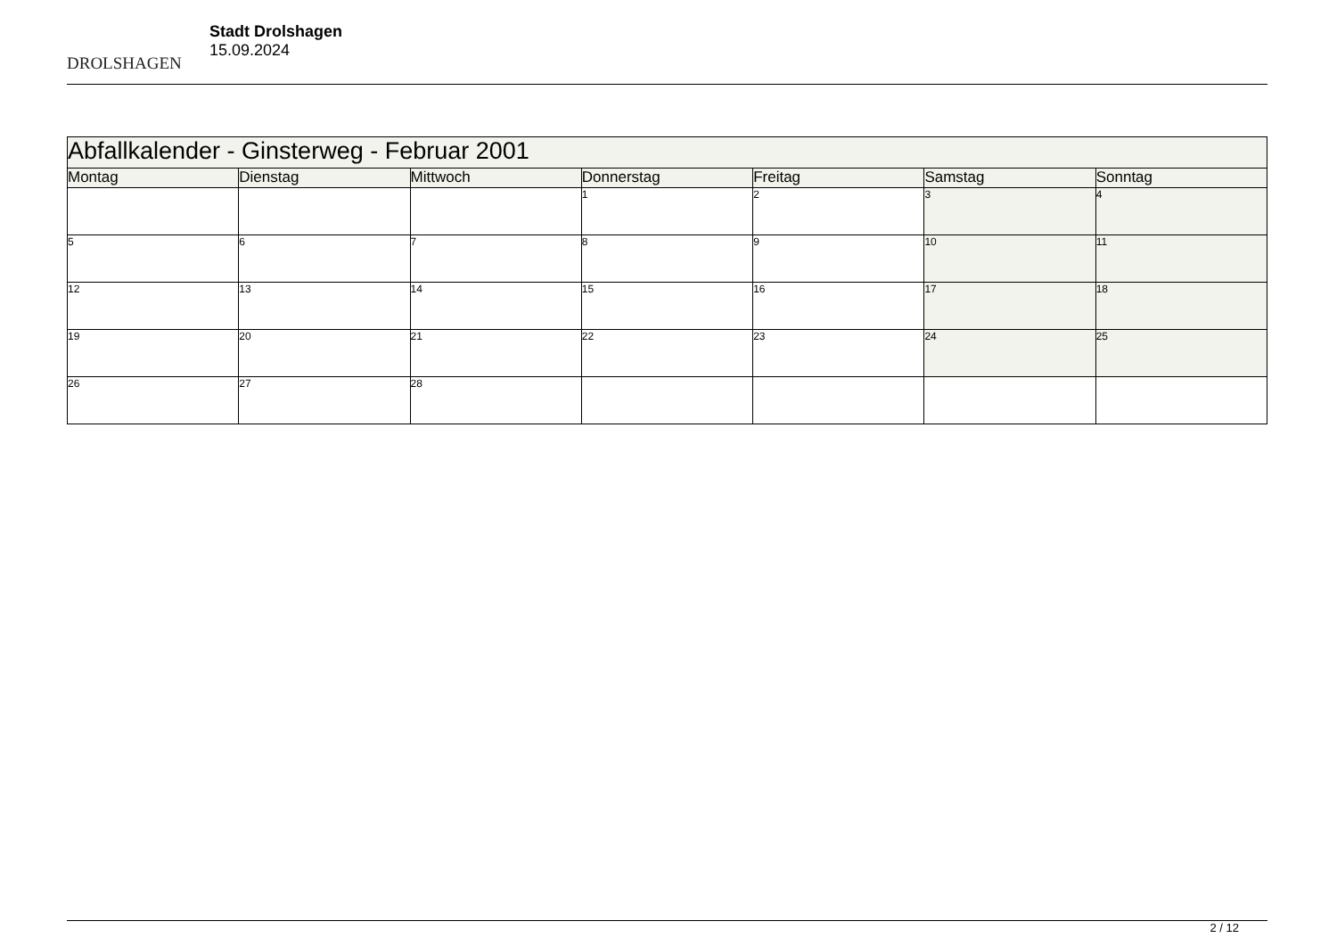DROLSHAGEN
Stadt Drolshagen
15.09.2024
| Abfallkalender - Ginsterweg - Februar 2001 | | | | | | |
| --- | --- | --- | --- | --- | --- | --- |
| Montag | Dienstag | Mittwoch | Donnerstag | Freitag | Samstag | Sonntag |
| | | | 1 | 2 | 3 | 4 |
| 5 | 6 | 7 | 8 | 9 | 10 | 11 |
| 12 | 13 | 14 | 15 | 16 | 17 | 18 |
| 19 | 20 | 21 | 22 | 23 | 24 | 25 |
| 26 | 27 | 28 | | | | |
2 / 12